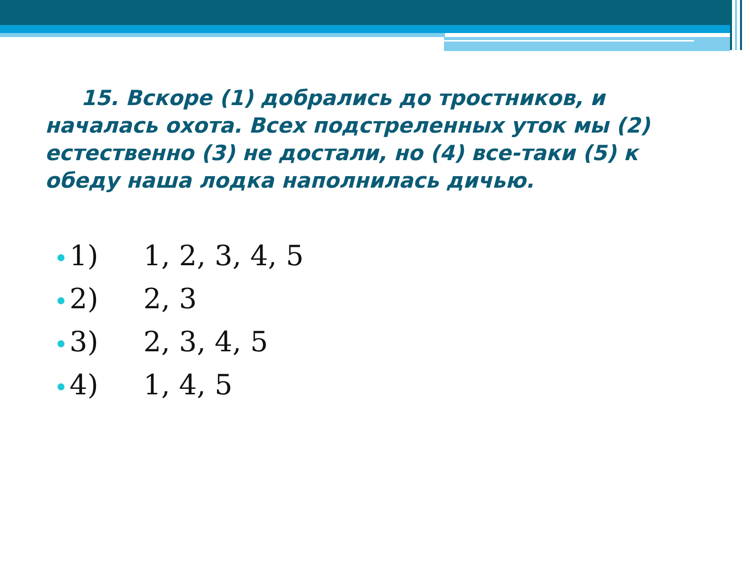15. Вскоре (1) добрались до тростников, и началась охота. Всех подстреленных уток мы (2) естественно (3) не достали, но (4) все-таки (5) к обеду наша лодка наполнилась дичью.
1) 1, 2, 3, 4, 5
2) 2, 3
3) 2, 3, 4, 5
4) 1, 4, 5